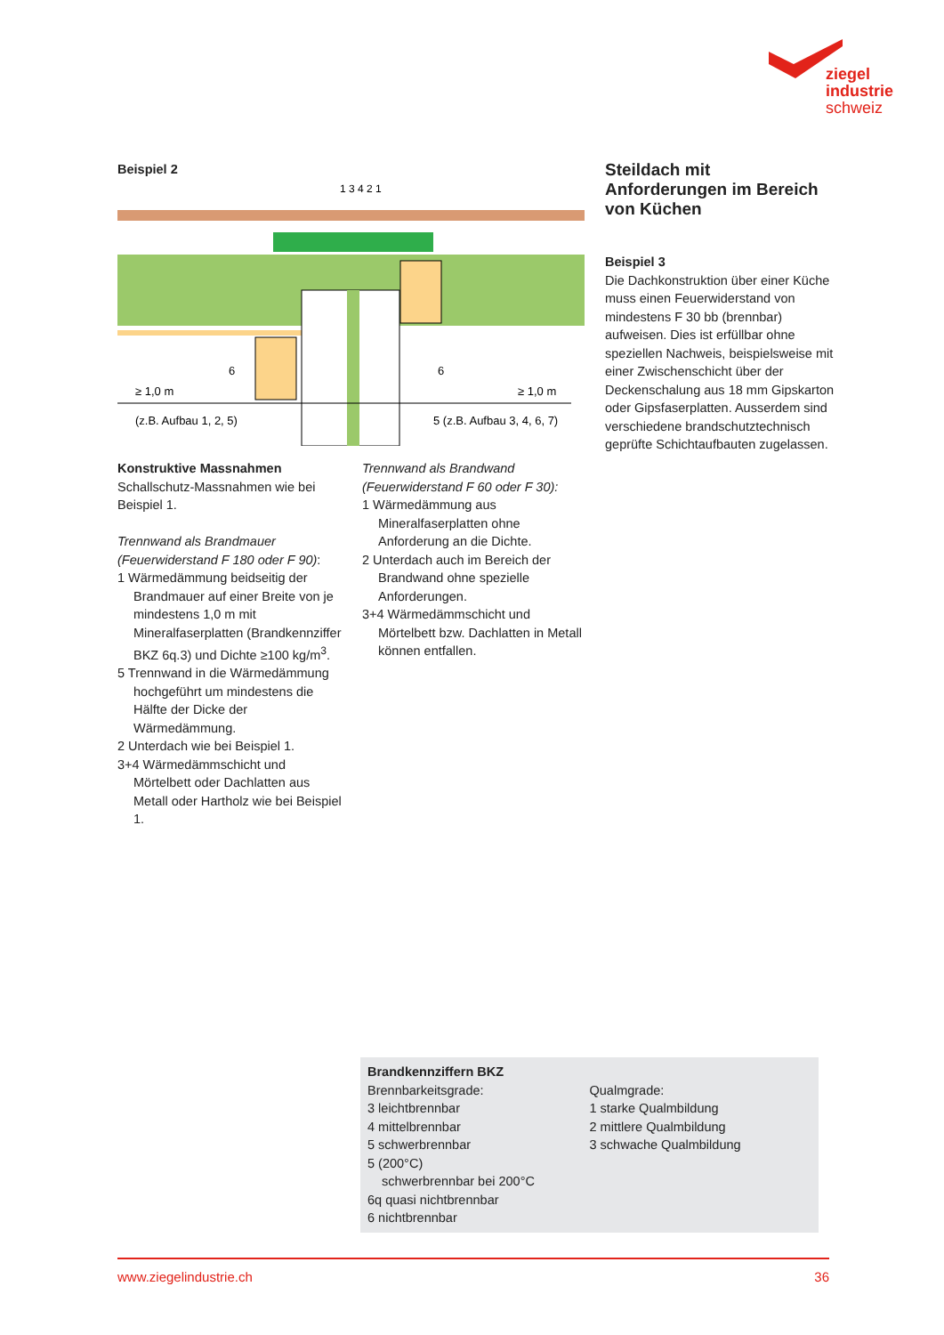ziegel
industrie
schweiz
Beispiel 2
1 3 4 2 1
≥ 1,0 m
≥ 1,0 m
(z.B. Aufbau 1, 2, 5)
5 (z.B. Aufbau 3, 4, 6, 7)
6
6
Konstruktive Massnahmen
Schallschutz-Massnahmen wie bei Beispiel 1.
Trennwand als Brandmauer (Feuerwiderstand F 180 oder F 90):
1 Wärmedämmung beidseitig der Brandmauer auf einer Breite von je mindestens 1,0 m mit Mineralfaserplatten (Brandkennziffer BKZ 6q.3) und Dichte ≥100 kg/m<sup>3</sup>.
5 Trennwand in die Wärmedämmung hochgeführt um mindestens die Hälfte der Dicke der Wärmedämmung.
2 Unterdach wie bei Beispiel 1.
3+4 Wärmedämmschicht und Mörtelbett oder Dachlatten aus Metall oder Hartholz wie bei Beispiel 1.
Trennwand als Brandwand (Feuerwiderstand F 60 oder F 30):
1 Wärmedämmung aus Mineralfaserplatten ohne Anforderung an die Dichte.
2 Unterdach auch im Bereich der Brandwand ohne spezielle Anforderungen.
3+4 Wärmedämmschicht und Mörtelbett bzw. Dachlatten in Metall können entfallen.
Steildach mit Anforderungen im Bereich von Küchen
Beispiel 3
Die Dachkonstruktion über einer Küche muss einen Feuerwiderstand von mindestens F 30 bb (brennbar) aufweisen. Dies ist erfüllbar ohne speziellen Nachweis, beispielsweise mit einer Zwischenschicht über der Deckenschalung aus 18 mm Gipskarton oder Gipsfaserplatten. Ausserdem sind verschiedene brandschutztechnisch geprüfte Schichtaufbauten zugelassen.
Brandkennziffern BKZ
Brennbarkeitsgrade:
3 leichtbrennbar
4 mittelbrennbar
5 schwerbrennbar
5 (200°C)
schwerbrennbar bei 200°C
6q quasi nichtbrennbar
6 nichtbrennbar
Qualmgrade:
1 starke Qualmbildung
2 mittlere Qualmbildung
3 schwache Qualmbildung
www.ziegelindustrie.ch 36